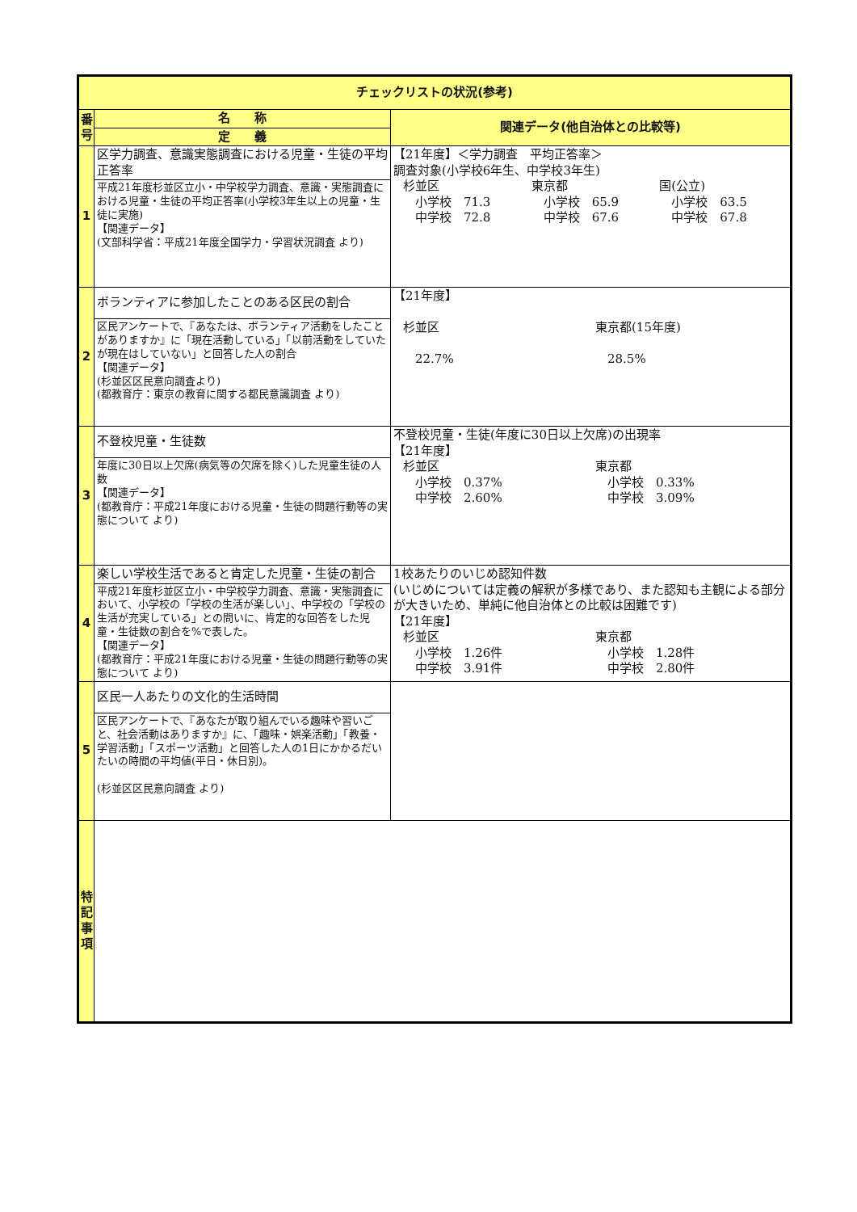| チェックリストの状況(参考) | | |
| --- | --- | --- |
| 番 号 | 名 称 | 関連データ(他自治体との比較等) |
| | 定 義 | |
| 1 | 区学力調査、意識実態調査における児童・生徒の平均正答率 | 【21年度】＜学力調査 平均正答率＞ 調査対象(小学校6年生、中学校3年生) 杉並区 小学校 71.3 中学校 72.8 東京都 小学校 65.9 中学校 67.6 国(公立) 小学校 63.5 中学校 67.8 |
| | 平成21年度杉並区立小・中学校学力調査、意識・実態調査における児童・生徒の平均正答率(小学校3年生以上の児童・生徒に実施) 【関連データ】 (文部科学省：平成21年度全国学力・学習状況調査 より) | |
| 2 | ボランティアに参加したことのある区民の割合 | 【21年度】 杉並区 22.7% 東京都(15年度) 28.5% |
| | 区民アンケートで、『あなたは、ボランティア活動をしたことがありますか』に「現在活動している」「以前活動をしていたが現在はしていない」と回答した人の割合 【関連データ】 (杉並区区民意向調査より) (都教育庁：東京の教育に関する都民意識調査 より) | |
| 3 | 不登校児童・生徒数 | 不登校児童・生徒(年度に30日以上欠席)の出現率 【21年度】 杉並区 小学校 0.37% 中学校 2.60% 東京都 小学校 0.33% 中学校 3.09% |
| | 年度に30日以上欠席(病気等の欠席を除く)した児童生徒の人数 【関連データ】 (都教育庁：平成21年度における児童・生徒の問題行動等の実態について より) | |
| 4 | 楽しい学校生活であると肯定した児童・生徒の割合 | 1校あたりのいじめ認知件数 (いじめについては定義の解釈が多様であり、また認知も主観による部分が大きいため、単純に他自治体との比較は困難です) 【21年度】 杉並区 小学校 1.26件 中学校 3.91件 東京都 小学校 1.28件 中学校 2.80件 |
| | 平成21年度杉並区立小・中学校学力調査、意識・実態調査において、小学校の「学校の生活が楽しい」、中学校の「学校の生活が充実している」との問いに、肯定的な回答をした児童・生徒数の割合を%で表した。 【関連データ】 (都教育庁：平成21年度における児童・生徒の問題行動等の実態について より) | |
| 5 | 区民一人あたりの文化的生活時間 | |
| | 区民アンケートで、『あなたが取り組んでいる趣味や習いごと、社会活動はありますか』に、「趣味・娯楽活動」「教養・学習活動」「スポーツ活動」と回答した人の1日にかかるだいたいの時間の平均値(平日・休日別)。 (杉並区区民意向調査 より) | |
| 特 記 事 項 | | |